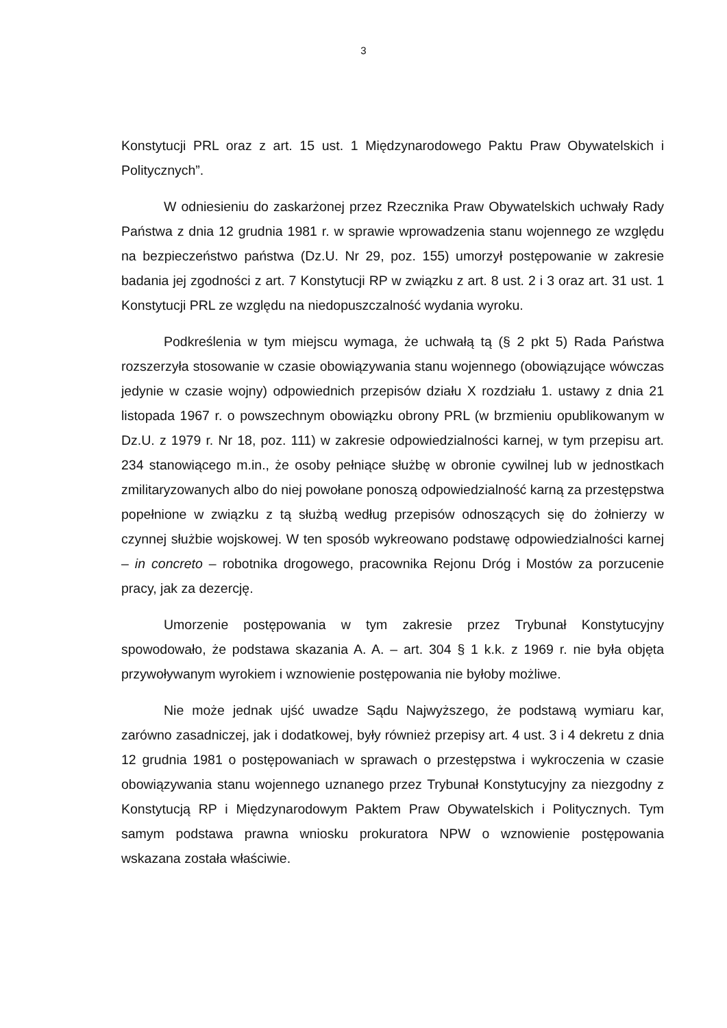3
Konstytucji PRL oraz z art. 15 ust. 1 Międzynarodowego Paktu Praw Obywatelskich i Politycznych”.
W odniesieniu do zaskarżonej przez Rzecznika Praw Obywatelskich uchwały Rady Państwa z dnia 12 grudnia 1981 r. w sprawie wprowadzenia stanu wojennego ze względu na bezpieczeństwo państwa (Dz.U. Nr 29, poz. 155) umorzył postępowanie w zakresie badania jej zgodności z art. 7 Konstytucji RP w związku z art. 8 ust. 2 i 3 oraz art. 31 ust. 1 Konstytucji PRL ze względu na niedopuszczalność wydania wyroku.
Podkreślenia w tym miejscu wymaga, że uchwałą tą (§ 2 pkt 5) Rada Państwa rozszerzyła stosowanie w czasie obowiązywania stanu wojennego (obowiązujące wówczas jedynie w czasie wojny) odpowiednich przepisów działu X rozdziału 1. ustawy z dnia 21 listopada 1967 r. o powszechnym obowiązku obrony PRL (w brzmieniu opublikowanym w Dz.U. z 1979 r. Nr 18, poz. 111) w zakresie odpowiedzialności karnej, w tym przepisu art. 234 stanowiącego m.in., że osoby pełniące służbę w obronie cywilnej lub w jednostkach zmilitaryzowanych albo do niej powołane ponoszą odpowiedzialność karną za przestępstwa popełnione w związku z tą służbą według przepisów odnoszących się do żołnierzy w czynnej służbie wojskowej. W ten sposób wykreowano podstawę odpowiedzialności karnej – in concreto – robotnika drogowego, pracownika Rejonu Dróg i Mostów za porzucenie pracy, jak za dezercję.
Umorzenie postępowania w tym zakresie przez Trybunał Konstytucyjny spowodowało, że podstawa skazania A. A. – art. 304 § 1 k.k. z 1969 r. nie była objęta przywoływanym wyrokiem i wznowienie postępowania nie byłoby możliwe.
Nie może jednak ujść uwadze Sądu Najwyższego, że podstawą wymiaru kar, zarówno zasadniczej, jak i dodatkowej, były również przepisy art. 4 ust. 3 i 4 dekretu z dnia 12 grudnia 1981 o postępowaniach w sprawach o przestępstwa i wykroczenia w czasie obowiązywania stanu wojennego uznanego przez Trybunał Konstytucyjny za niezgodny z Konstytucją RP i Międzynarodowym Paktem Praw Obywatelskich i Politycznych. Tym samym podstawa prawna wniosku prokuratora NPW o wznowienie postępowania wskazana została właściwie.